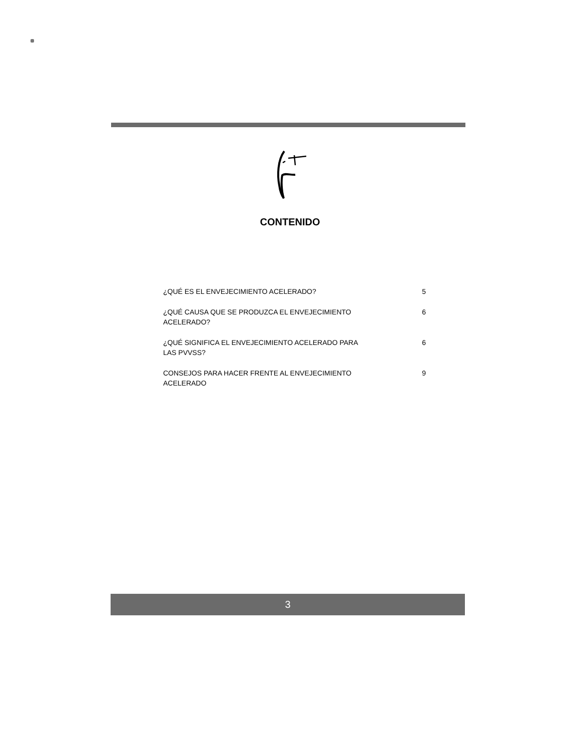CONTENIDO
¿QUÉ ES EL ENVEJECIMIENTO ACELERADO? 5
¿QUÉ CAUSA QUE SE PRODUZCA EL ENVEJECIMIENTO ACELERADO? 6
¿QUÉ SIGNIFICA EL ENVEJECIMIENTO ACELERADO PARA LAS PVVSS? 6
CONSEJOS PARA HACER FRENTE AL ENVEJECIMIENTO ACELERADO 9
3